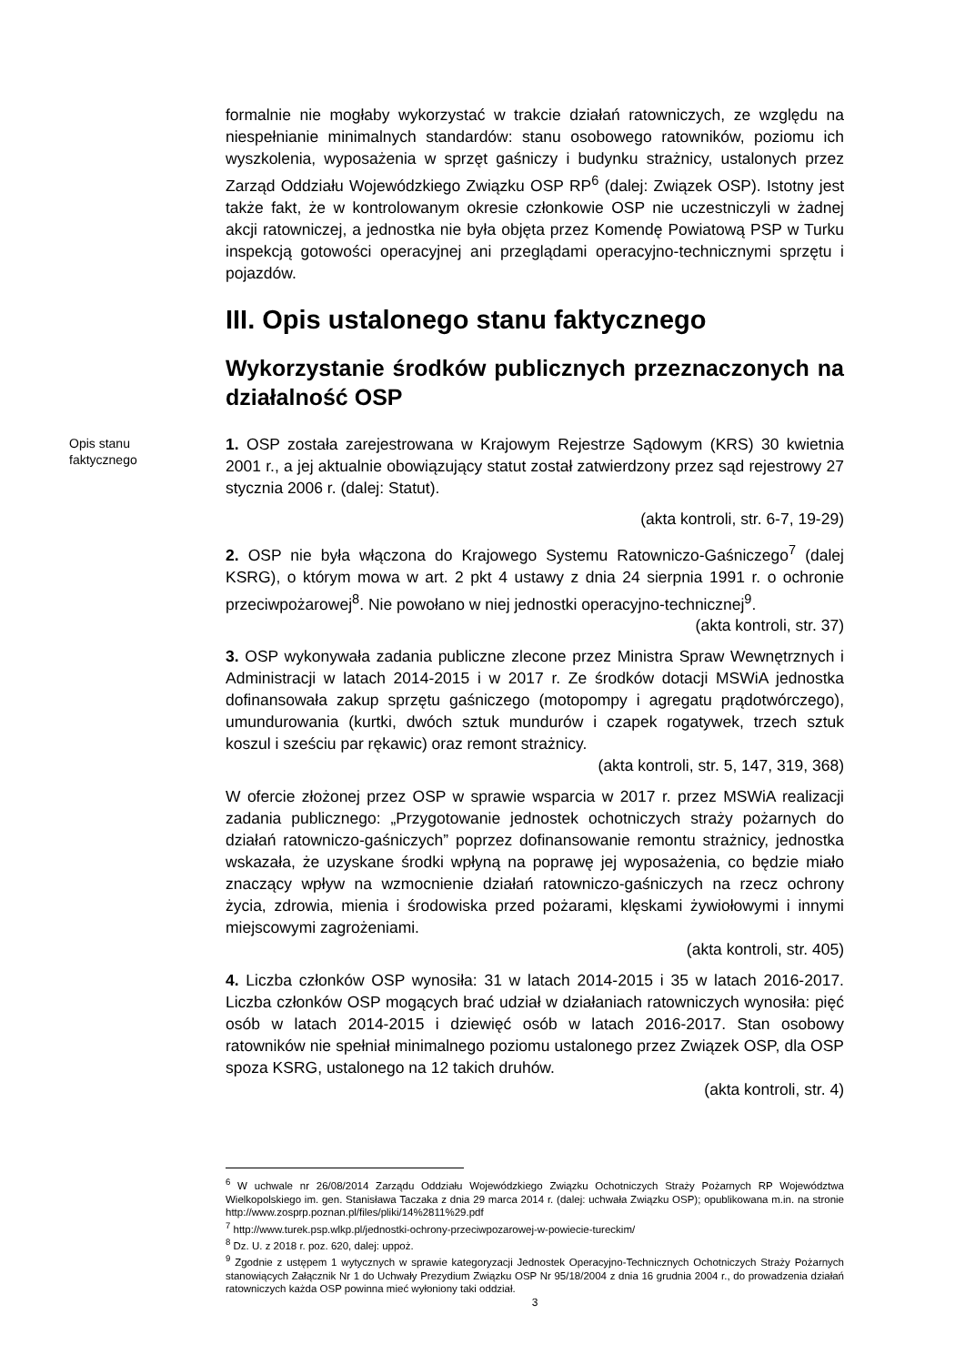formalnie nie mogłaby wykorzystać w trakcie działań ratowniczych, ze względu na niespełnianie minimalnych standardów: stanu osobowego ratowników, poziomu ich wyszkolenia, wyposażenia w sprzęt gaśniczy i budynku strażnicy, ustalonych przez Zarząd Oddziału Wojewódzkiego Związku OSP RP<sup>6</sup> (dalej: Związek OSP). Istotny jest także fakt, że w kontrolowanym okresie członkowie OSP nie uczestniczyli w żadnej akcji ratowniczej, a jednostka nie była objęta przez Komendę Powiatową PSP w Turku inspekcją gotowości operacyjnej ani przeglądami operacyjno-technicznymi sprzętu i pojazdów.
III. Opis ustalonego stanu faktycznego
Wykorzystanie środków publicznych przeznaczonych na działalność OSP
Opis stanu
faktycznego
1. OSP została zarejestrowana w Krajowym Rejestrze Sądowym (KRS) 30 kwietnia 2001 r., a jej aktualnie obowiązujący statut został zatwierdzony przez sąd rejestrowy 27 stycznia 2006 r. (dalej: Statut).
(akta kontroli, str. 6-7, 19-29)
2. OSP nie była włączona do Krajowego Systemu Ratowniczo-Gaśniczego<sup>7</sup> (dalej KSRG), o którym mowa w art. 2 pkt 4 ustawy z dnia 24 sierpnia 1991 r. o ochronie przeciwpożarowej<sup>8</sup>. Nie powołano w niej jednostki operacyjno-technicznej<sup>9</sup>.
(akta kontroli, str. 37)
3. OSP wykonywała zadania publiczne zlecone przez Ministra Spraw Wewnętrznych i Administracji w latach 2014-2015 i w 2017 r. Ze środków dotacji MSWiA jednostka dofinansowała zakup sprzętu gaśniczego (motopompy i agregatu prądotwórczego), umundurowania (kurtki, dwóch sztuk mundurów i czapek rogatywek, trzech sztuk koszul i sześciu par rękawic) oraz remont strażnicy.
(akta kontroli, str. 5, 147, 319, 368)
W ofercie złożonej przez OSP w sprawie wsparcia w 2017 r. przez MSWiA realizacji zadania publicznego: „Przygotowanie jednostek ochotniczych straży pożarnych do działań ratowniczo-gaśniczych” poprzez dofinansowanie remontu strażnicy, jednostka wskazała, że uzyskane środki wpłyną na poprawę jej wyposażenia, co będzie miało znaczący wpływ na wzmocnienie działań ratowniczo-gaśniczych na rzecz ochrony życia, zdrowia, mienia i środowiska przed pożarami, klęskami żywiołowymi i innymi miejscowymi zagrożeniami.
(akta kontroli, str. 405)
4. Liczba członków OSP wynosiła: 31 w latach 2014-2015 i 35 w latach 2016-2017. Liczba członków OSP mogących brać udział w działaniach ratowniczych wynosiła: pięć osób w latach 2014-2015 i dziewięć osób w latach 2016-2017. Stan osobowy ratowników nie spełniał minimalnego poziomu ustalonego przez Związek OSP, dla OSP spoza KSRG, ustalonego na 12 takich druhów.
(akta kontroli, str. 4)
<sup>6</sup> W uchwale nr 26/08/2014 Zarządu Oddziału Wojewódzkiego Związku Ochotniczych Straży Pożarnych RP Województwa Wielkopolskiego im. gen. Stanisława Taczaka z dnia 29 marca 2014 r. (dalej: uchwała Związku OSP); opublikowana m.in. na stronie http://www.zosprp.poznan.pl/files/pliki/14%2811%29.pdf
<sup>7</sup> http://www.turek.psp.wlkp.pl/jednostki-ochrony-przeciwpozarowej-w-powiecie-tureckim/
<sup>8</sup> Dz. U. z 2018 r. poz. 620, dalej: uppoż.
<sup>9</sup> Zgodnie z ustępem 1 wytycznych w sprawie kategoryzacji Jednostek Operacyjno-Technicznych Ochotniczych Straży Pożarnych stanowiących Załącznik Nr 1 do Uchwały Prezydium Związku OSP Nr 95/18/2004 z dnia 16 grudnia 2004 r., do prowadzenia działań ratowniczych każda OSP powinna mieć wyłoniony taki oddział.
3